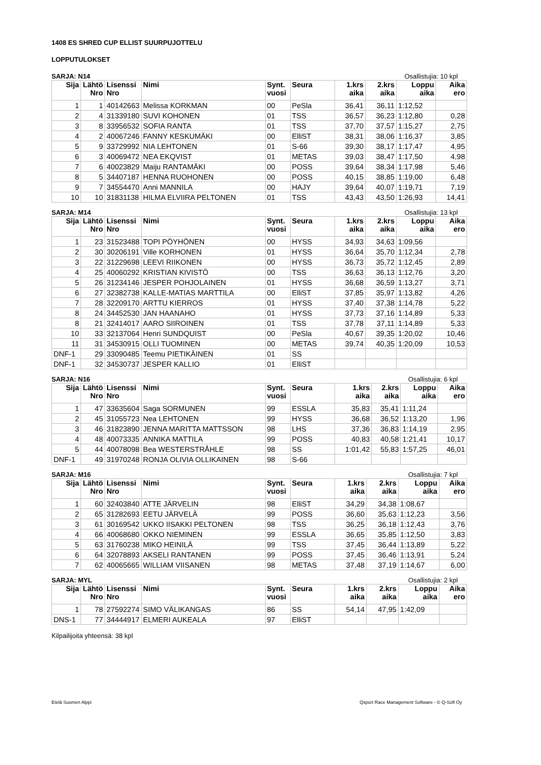1408 ES SHRED CUP ELLIST SUURPUJOTTELU
LOPPUTULOKSET
SARJA: N14 Osallistujia: 10 kpl
| Sija | Lähtö Nro | Lisenssi Nro | Nimi | Synt. vuosi | Seura | 1.krs aika | 2.krs aika | Loppu aika | Aika ero |
| --- | --- | --- | --- | --- | --- | --- | --- | --- | --- |
| 1 | 1 | 40142663 | Melissa KORKMAN | 00 | PeSla | 36,41 | 36,11 | 1:12,52 | |
| 2 | 4 | 31339180 | SUVI KOHONEN | 01 | TSS | 36,57 | 36,23 | 1:12,80 | 0,28 |
| 3 | 8 | 33956532 | SOFIA RANTA | 01 | TSS | 37,70 | 37,57 | 1:15,27 | 2,75 |
| 4 | 2 | 40067246 | FANNY KESKUMÄKI | 00 | ElliST | 38,31 | 38,06 | 1:16,37 | 3,85 |
| 5 | 9 | 33729992 | NIA LEHTONEN | 01 | S-66 | 39,30 | 38,17 | 1:17,47 | 4,95 |
| 6 | 3 | 40069472 | NEA EKQVIST | 01 | METAS | 39,03 | 38,47 | 1:17,50 | 4,98 |
| 7 | 6 | 40023829 | Maiju RANTAMÄKI | 00 | POSS | 39,64 | 38,34 | 1:17,98 | 5,46 |
| 8 | 5 | 34407187 | HENNA RUOHONEN | 00 | POSS | 40,15 | 38,85 | 1:19,00 | 6,48 |
| 9 | 7 | 34554470 | Anni MANNILA | 00 | HAJY | 39,64 | 40,07 | 1:19,71 | 7,19 |
| 10 | 10 | 31831138 | HILMA ELVIIRA PELTONEN | 01 | TSS | 43,43 | 43,50 | 1:26,93 | 14,41 |
SARJA: M14 Osallistujia: 13 kpl
| Sija | Lähtö Nro | Lisenssi Nro | Nimi | Synt. vuosi | Seura | 1.krs aika | 2.krs aika | Loppu aika | Aika ero |
| --- | --- | --- | --- | --- | --- | --- | --- | --- | --- |
| 1 | 23 | 31523488 | TOPI PÖYHÖNEN | 00 | HYSS | 34,93 | 34,63 | 1:09,56 | |
| 2 | 30 | 30206191 | Ville KORHONEN | 01 | HYSS | 36,64 | 35,70 | 1:12,34 | 2,78 |
| 3 | 22 | 31229698 | LEEVI RIIKONEN | 00 | HYSS | 36,73 | 35,72 | 1:12,45 | 2,89 |
| 4 | 25 | 40060292 | KRISTIAN KIVISTÖ | 00 | TSS | 36,63 | 36,13 | 1:12,76 | 3,20 |
| 5 | 26 | 31234146 | JESPER POHJOLAINEN | 01 | HYSS | 36,68 | 36,59 | 1:13,27 | 3,71 |
| 6 | 27 | 32382738 | KALLE-MATIAS MARTTILA | 00 | ElliST | 37,85 | 35,97 | 1:13,82 | 4,26 |
| 7 | 28 | 32209170 | ARTTU KIERROS | 01 | HYSS | 37,40 | 37,38 | 1:14,78 | 5,22 |
| 8 | 24 | 34452530 | JAN HAANAHO | 01 | HYSS | 37,73 | 37,16 | 1:14,89 | 5,33 |
| 8 | 21 | 32414017 | AARO SIIROINEN | 01 | TSS | 37,78 | 37,11 | 1:14,89 | 5,33 |
| 10 | 33 | 32137064 | Henri SUNDQUIST | 00 | PeSla | 40,67 | 39,35 | 1:20,02 | 10,46 |
| 11 | 31 | 34530915 | OLLI TUOMINEN | 00 | METAS | 39,74 | 40,35 | 1:20,09 | 10,53 |
| DNF-1 | 29 | 33090485 | Teemu PIETIKÄINEN | 01 | SS | | | | |
| DNF-1 | 32 | 34530737 | JESPER KALLIO | 01 | ElliST | | | | |
SARJA: N16 Osallistujia: 6 kpl
| Sija | Lähtö Nro | Lisenssi Nro | Nimi | Synt. vuosi | Seura | 1.krs aika | 2.krs aika | Loppu aika | Aika ero |
| --- | --- | --- | --- | --- | --- | --- | --- | --- | --- |
| 1 | 47 | 33635604 | Saga SORMUNEN | 99 | ESSLA | 35,83 | 35,41 | 1:11,24 | |
| 2 | 45 | 31055723 | Nea LEHTONEN | 99 | HYSS | 36,68 | 36,52 | 1:13,20 | 1,96 |
| 3 | 46 | 31823890 | JENNA MARITTA MATTSSON | 98 | LHS | 37,36 | 36,83 | 1:14,19 | 2,95 |
| 4 | 48 | 40073335 | ANNIKA MATTILA | 99 | POSS | 40,83 | 40,58 | 1:21,41 | 10,17 |
| 5 | 44 | 40078098 | Bea WESTERSTRÅHLE | 98 | SS | 1:01,42 | 55,83 | 1:57,25 | 46,01 |
| DNF-1 | 49 | 31970248 | RONJA OLIVIA OLLIKAINEN | 98 | S-66 | | | | |
SARJA: M16 Osallistujia: 7 kpl
| Sija | Lähtö Nro | Lisenssi Nro | Nimi | Synt. vuosi | Seura | 1.krs aika | 2.krs aika | Loppu aika | Aika ero |
| --- | --- | --- | --- | --- | --- | --- | --- | --- | --- |
| 1 | 60 | 32403840 | ATTE JÄRVELIN | 98 | ElliST | 34,29 | 34,38 | 1:08,67 | |
| 2 | 65 | 31282693 | EETU JÄRVELÄ | 99 | POSS | 36,60 | 35,63 | 1:12,23 | 3,56 |
| 3 | 61 | 30169542 | UKKO IISAKKI PELTONEN | 98 | TSS | 36,25 | 36,18 | 1:12,43 | 3,76 |
| 4 | 66 | 40068680 | OKKO NIEMINEN | 99 | ESSLA | 36,65 | 35,85 | 1:12,50 | 3,83 |
| 5 | 63 | 31760238 | MIKO HEINILÄ | 99 | TSS | 37,45 | 36,44 | 1:13,89 | 5,22 |
| 6 | 64 | 32078893 | AKSELI RANTANEN | 99 | POSS | 37,45 | 36,46 | 1:13,91 | 5,24 |
| 7 | 62 | 40065665 | WILLIAM VIISANEN | 98 | METAS | 37,48 | 37,19 | 1:14,67 | 6,00 |
SARJA: MYL Osallistujia: 2 kpl
| Sija | Lähtö Nro | Lisenssi Nro | Nimi | Synt. vuosi | Seura | 1.krs aika | 2.krs aika | Loppu aika | Aika ero |
| --- | --- | --- | --- | --- | --- | --- | --- | --- | --- |
| 1 | 78 | 27592274 | SIMO VÄLIKANGAS | 86 | SS | 54,14 | 47,95 | 1:42,09 | |
| DNS-1 | 77 | 34444917 | ELMERI AUKEALA | 97 | ElliST | | | | |
Kilpailijoita yhteensä: 38 kpl
Etelä Suomen Alppi Qsport Race Management Software - © Q-Soft Oy